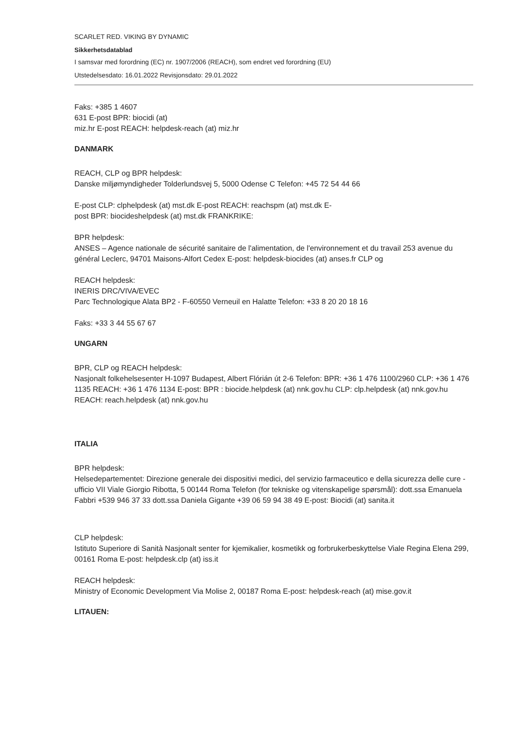SCARLET RED. VIKING BY DYNAMIC
Sikkerhetsdatablad
I samsvar med forordning (EC) nr. 1907/2006 (REACH), som endret ved forordning (EU)
Utstedelsesdato: 16.01.2022 Revisjonsdato: 29.01.2022
Faks: +385 1 4607
631 E-post BPR: biocidi (at)
miz.hr E-post REACH: helpdesk-reach (at) miz.hr
DANMARK
REACH, CLP og BPR helpdesk:
Danske miljømyndigheder Tolderlundsvej 5, 5000 Odense C Telefon: +45 72 54 44 66
E-post CLP: clphelpdesk (at) mst.dk E-post REACH: reachspm (at) mst.dk E-
post BPR: biocideshelpdesk (at) mst.dk FRANKRIKE:
BPR helpdesk:
ANSES – Agence nationale de sécurité sanitaire de l'alimentation, de l'environnement et du travail 253 avenue du général Leclerc, 94701 Maisons-Alfort Cedex E-post: helpdesk-biocides (at) anses.fr CLP og
REACH helpdesk:
INERIS DRC/VIVA/EVEC
Parc Technologique Alata BP2 - F-60550 Verneuil en Halatte Telefon: +33 8 20 20 18 16
Faks: +33 3 44 55 67 67
UNGARN
BPR, CLP og REACH helpdesk:
Nasjonalt folkehelsesenter H-1097 Budapest, Albert Flórián út 2-6 Telefon: BPR: +36 1 476 1100/2960 CLP: +36 1 476 1135 REACH: +36 1 476 1134 E-post: BPR : biocide.helpdesk (at) nnk.gov.hu CLP: clp.helpdesk (at) nnk.gov.hu REACH: reach.helpdesk (at) nnk.gov.hu
ITALIA
BPR helpdesk:
Helsedepartementet: Direzione generale dei dispositivi medici, del servizio farmaceutico e della sicurezza delle cure - ufficio VII Viale Giorgio Ribotta, 5 00144 Roma Telefon (for tekniske og vitenskapelige spørsmål): dott.ssa Emanuela Fabbri +539 946 37 33 dott.ssa Daniela Gigante +39 06 59 94 38 49 E-post: Biocidi (at) sanita.it
CLP helpdesk:
Istituto Superiore di Sanità Nasjonalt senter for kjemikalier, kosmetikk og forbrukerbeskyttelse Viale Regina Elena 299, 00161 Roma E-post: helpdesk.clp (at) iss.it
REACH helpdesk:
Ministry of Economic Development Via Molise 2, 00187 Roma E-post: helpdesk-reach (at) mise.gov.it
LITAUEN: